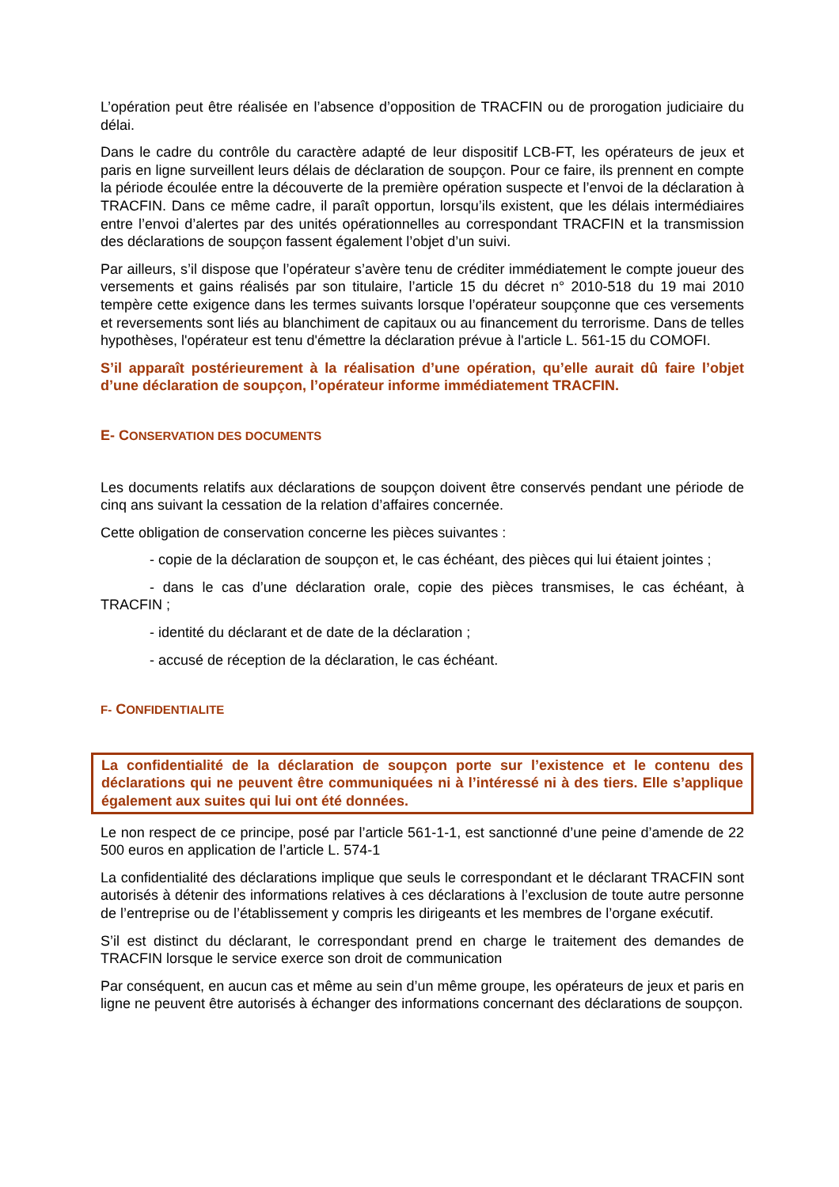L’opération peut être réalisée en l’absence d’opposition de TRACFIN ou de prorogation judiciaire du délai.
Dans le cadre du contrôle du caractère adapté de leur dispositif LCB-FT, les opérateurs de jeux et paris en ligne surveillent leurs délais de déclaration de soupçon. Pour ce faire, ils prennent en compte la période écoulée entre la découverte de la première opération suspecte et l’envoi de la déclaration à TRACFIN. Dans ce même cadre, il paraît opportun, lorsqu’ils existent, que les délais intermédiaires entre l’envoi d’alertes par des unités opérationnelles au correspondant TRACFIN et la transmission des déclarations de soupçon fassent également l’objet d’un suivi.
Par ailleurs, s’il dispose que l’opérateur s’avère tenu de créditer immédiatement le compte joueur des versements et gains réalisés par son titulaire, l’article 15 du décret n° 2010-518 du 19 mai 2010 tempère cette exigence dans les termes suivants lorsque l’opérateur soupçonne que ces versements et reversements sont liés au blanchiment de capitaux ou au financement du terrorisme. Dans de telles hypothèses, l'opérateur est tenu d'émettre la déclaration prévue à l'article L. 561-15 du COMOFI.
S’il apparaît postérieurement à la réalisation d’une opération, qu’elle aurait dû faire l’objet d’une déclaration de soupçon, l’opérateur informe immédiatement TRACFIN.
E- CONSERVATION DES DOCUMENTS
Les documents relatifs aux déclarations de soupçon doivent être conservés pendant une période de cinq ans suivant la cessation de la relation d’affaires concernée.
Cette obligation de conservation concerne les pièces suivantes :
- copie de la déclaration de soupçon et, le cas échéant, des pièces qui lui étaient jointes ;
- dans le cas d’une déclaration orale, copie des pièces transmises, le cas échéant, à TRACFIN ;
- identité du déclarant et de date de la déclaration ;
- accusé de réception de la déclaration, le cas échéant.
F- CONFIDENTIALITE
La confidentialité de la déclaration de soupçon porte sur l’existence et le contenu des déclarations qui ne peuvent être communiquées ni à l’intéressé ni à des tiers. Elle s’applique également aux suites qui lui ont été données.
Le non respect de ce principe, posé par l’article 561-1-1, est sanctionné d’une peine d’amende de 22 500 euros en application de l’article L. 574-1
La confidentialité des déclarations implique que seuls le correspondant et le déclarant TRACFIN sont autorisés à détenir des informations relatives à ces déclarations à l’exclusion de toute autre personne de l’entreprise ou de l’établissement y compris les dirigeants et les membres de l’organe exécutif.
S’il est distinct du déclarant, le correspondant prend en charge le traitement des demandes de TRACFIN lorsque le service exerce son droit de communication
Par conséquent, en aucun cas et même au sein d’un même groupe, les opérateurs de jeux et paris en ligne ne peuvent être autorisés à échanger des informations concernant des déclarations de soupçon.